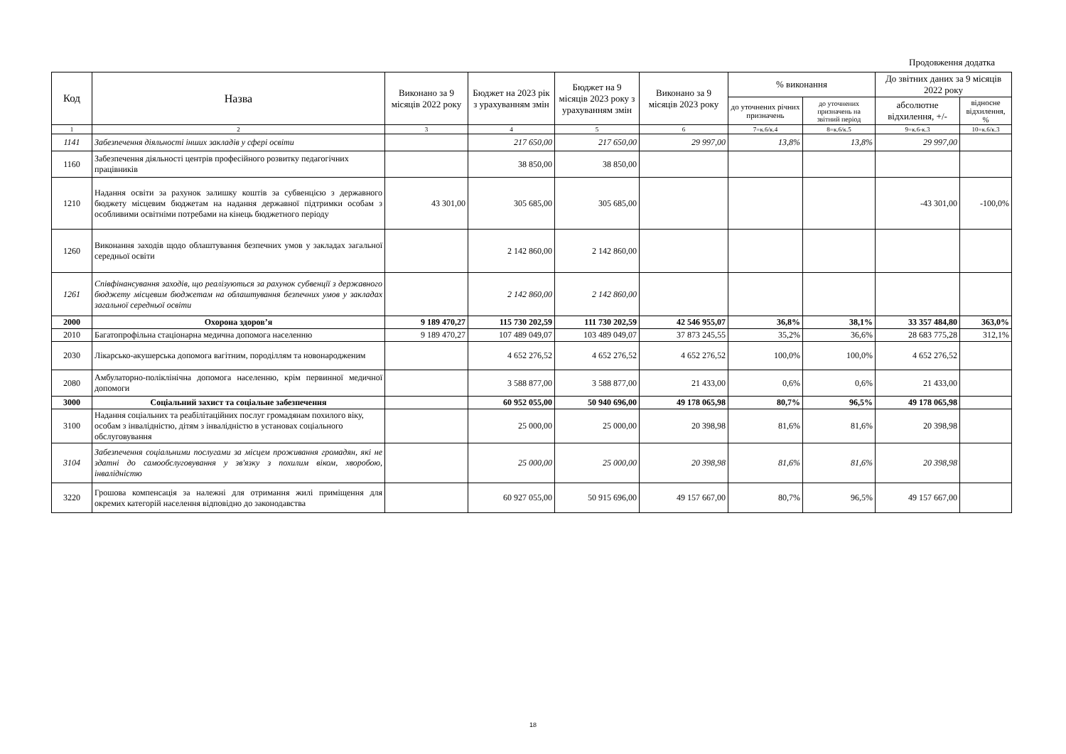Продовження додатка
| Код | Назва | Виконано за 9 місяців 2022 року | Бюджет на 2023 рік з урахуванням змін | Бюджет на 9 місяців 2023 року з урахуванням змін | Виконано за 9 місяців 2023 року | % виконання | | До звітних даних за 9 місяців 2022 року | |
| --- | --- | --- | --- | --- | --- | --- | --- | --- | --- |
| | | | | | | до уточнених річних призначень | до уточнених призначень на звітний період | абсолютне відхилення, +/- | відносне відхилення, % |
| 1 | 2 | 3 | 4 | 5 | 6 | 7=к.6/к.4 | 8=к.6/к.5 | 9=к.6-к.3 | 10=к.6/к.3 |
| 1141 | Забезпечення діяльності інших закладів у сфері освіти | | 217 650,00 | 217 650,00 | 29 997,00 | 13,8% | 13,8% | 29 997,00 | |
| 1160 | Забезпечення діяльності центрів професійного розвитку педагогічних працівників | | 38 850,00 | 38 850,00 | | | | | |
| 1210 | Надання освіти за рахунок залишку коштів за субвенцією з державного бюджету місцевим бюджетам на надання державної підтримки особам з особливими освітніми потребами на кінець бюджетного періоду | 43 301,00 | 305 685,00 | 305 685,00 | | | | -43 301,00 | -100,0% |
| 1260 | Виконання заходів щодо облаштування безпечних умов у закладах загальної середньої освіти | | 2 142 860,00 | 2 142 860,00 | | | | | |
| 1261 | Співфінансування заходів, що реалізуються за рахунок субвенції з державного бюджету місцевим бюджетам на облаштування безпечних умов у закладах загальної середньої освіти | | 2 142 860,00 | 2 142 860,00 | | | | | |
| 2000 | Охорона здоров’я | 9 189 470,27 | 115 730 202,59 | 111 730 202,59 | 42 546 955,07 | 36,8% | 38,1% | 33 357 484,80 | 363,0% |
| 2010 | Багатопрофільна стаціонарна медична допомога населенню | 9 189 470,27 | 107 489 049,07 | 103 489 049,07 | 37 873 245,55 | 35,2% | 36,6% | 28 683 775,28 | 312,1% |
| 2030 | Лікарсько-акушерська допомога вагітним, породіллям та новонародженим | | 4 652 276,52 | 4 652 276,52 | 4 652 276,52 | 100,0% | 100,0% | 4 652 276,52 | |
| 2080 | Амбулаторно-поліклінічна допомога населенню, крім первинної медичної допомоги | | 3 588 877,00 | 3 588 877,00 | 21 433,00 | 0,6% | 0,6% | 21 433,00 | |
| 3000 | Соціальний захист та соціальне забезпечення | | 60 952 055,00 | 50 940 696,00 | 49 178 065,98 | 80,7% | 96,5% | 49 178 065,98 | |
| 3100 | Надання соціальних та реабілітаційних послуг громадянам похилого віку, особам з інвалідністю, дітям з інвалідністю в установах соціального обслуговування | | 25 000,00 | 25 000,00 | 20 398,98 | 81,6% | 81,6% | 20 398,98 | |
| 3104 | Забезпечення соціальними послугами за місцем проживання громадян, які не здатні до самообслуговування у зв'язку з похилим віком, хворобою, інвалідністю | | 25 000,00 | 25 000,00 | 20 398,98 | 81,6% | 81,6% | 20 398,98 | |
| 3220 | Грошова компенсація за належні для отримання жилі приміщення для окремих категорій населення відповідно до законодавства | | 60 927 055,00 | 50 915 696,00 | 49 157 667,00 | 80,7% | 96,5% | 49 157 667,00 | |
18